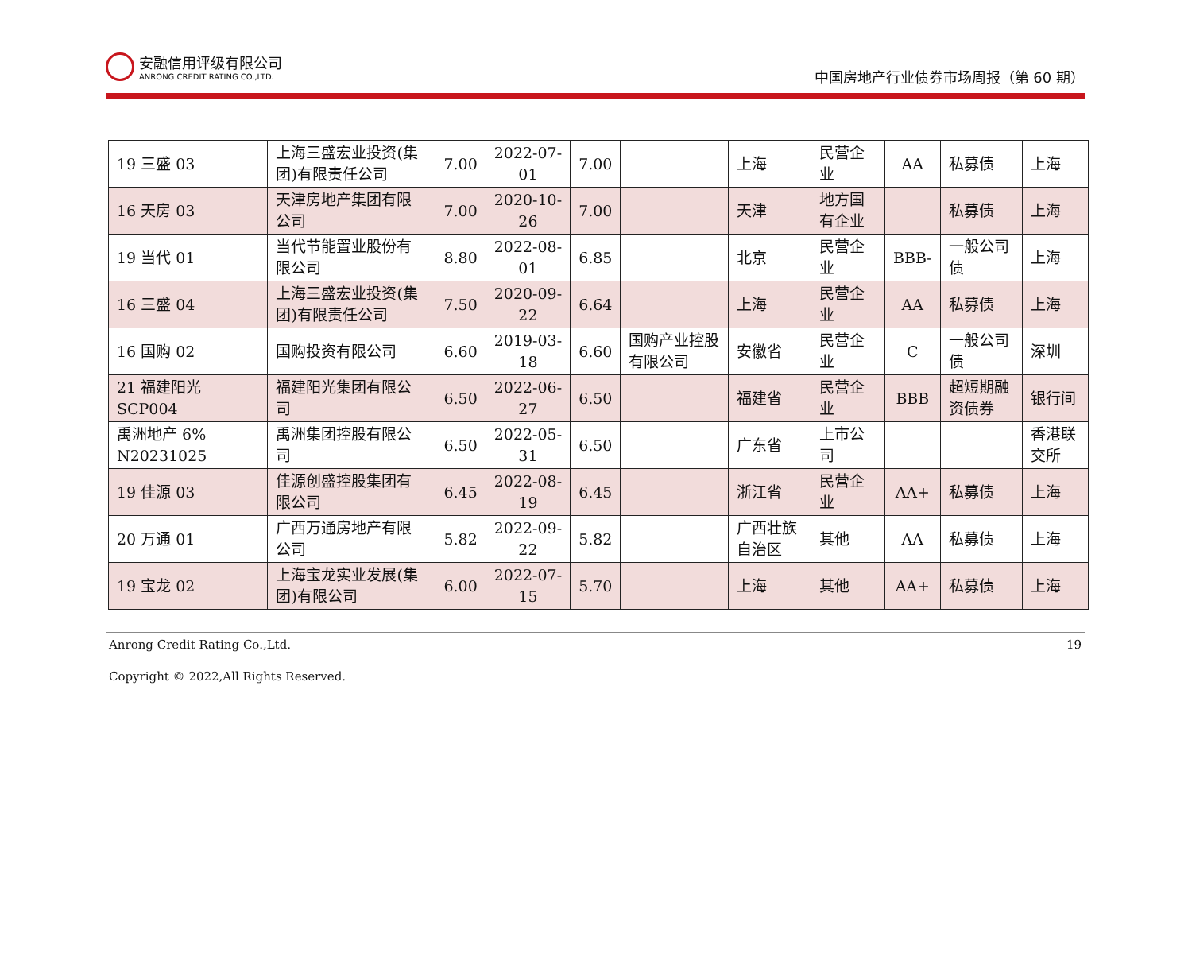安融信用评级有限公司
ANRONG CREDIT RATING CO.,LTD.
中国房地产行业债券市场周报（第 60 期）
| 19 三盛 03 | 上海三盛宏业投资(集团)有限责任公司 | 7.00 | 2022-07-01 | 7.00 | | 上海 | 民营企业 | AA | 私募债 | 上海 |
| 16 天房 03 | 天津房地产集团有限公司 | 7.00 | 2020-10-26 | 7.00 | | 天津 | 地方国有企业 | | 私募债 | 上海 |
| 19 当代 01 | 当代节能置业股份有限公司 | 8.80 | 2022-08-01 | 6.85 | | 北京 | 民营企业 | BBB- | 一般公司债 | 上海 |
| 16 三盛 04 | 上海三盛宏业投资(集团)有限责任公司 | 7.50 | 2020-09-22 | 6.64 | | 上海 | 民营企业 | AA | 私募债 | 上海 |
| 16 国购 02 | 国购投资有限公司 | 6.60 | 2019-03-18 | 6.60 | 国购产业控股有限公司 | 安徽省 | 民营企业 | C | 一般公司债 | 深圳 |
| 21 福建阳光 SCP004 | 福建阳光集团有限公司 | 6.50 | 2022-06-27 | 6.50 | | 福建省 | 民营企业 | BBB | 超短期融资债券 | 银行间 |
| 禹洲地产 6% N20231025 | 禹洲集团控股有限公司 | 6.50 | 2022-05-31 | 6.50 | | 广东省 | 上市公司 | | | 香港联交所 |
| 19 佳源 03 | 佳源创盛控股集团有限公司 | 6.45 | 2022-08-19 | 6.45 | | 浙江省 | 民营企业 | AA+ | 私募债 | 上海 |
| 20 万通 01 | 广西万通房地产有限公司 | 5.82 | 2022-09-22 | 5.82 | | 广西壮族自治区 | 其他 | AA | 私募债 | 上海 |
| 19 宝龙 02 | 上海宝龙实业发展(集团)有限公司 | 6.00 | 2022-07-15 | 5.70 | | 上海 | 其他 | AA+ | 私募债 | 上海 |
Anrong Credit Rating Co.,Ltd. 19
Copyright © 2022,All Rights Reserved.